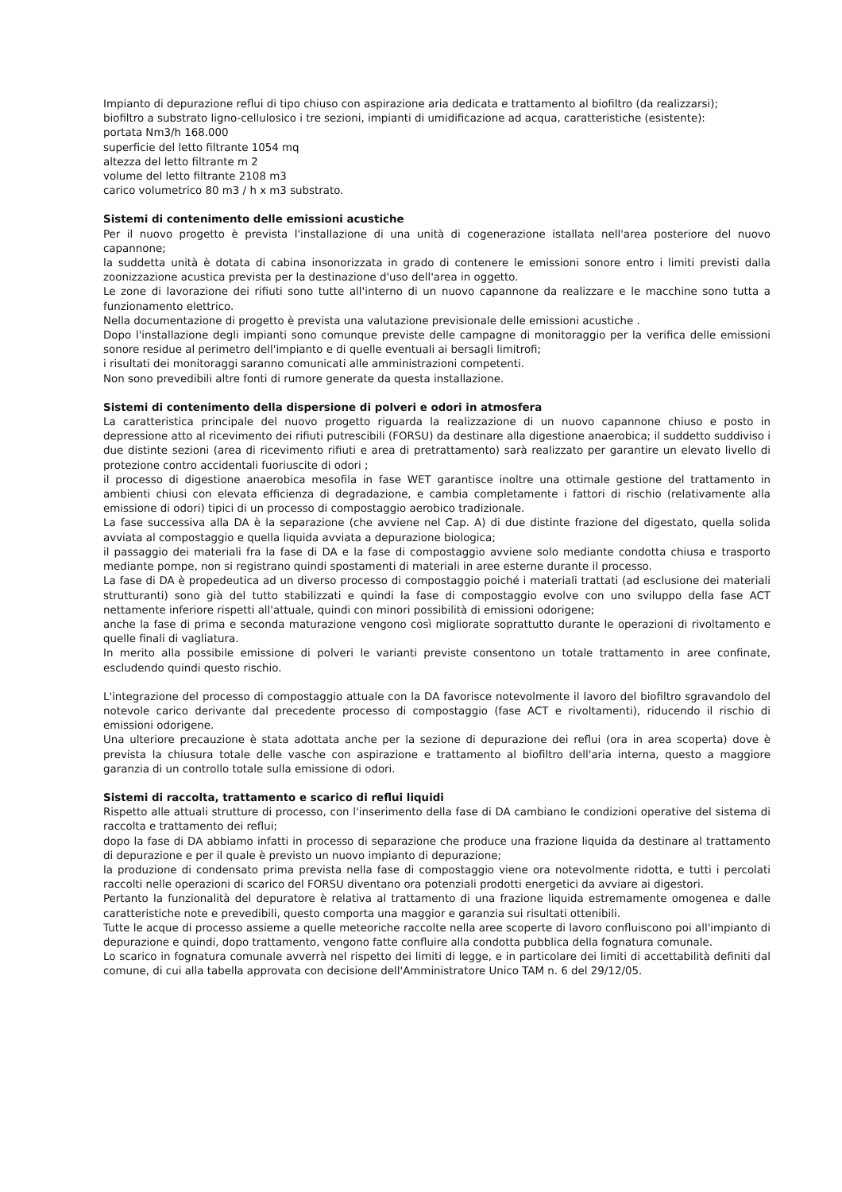Impianto di depurazione reflui di tipo chiuso con aspirazione aria dedicata e trattamento al biofiltro (da realizzarsi);
biofiltro a substrato ligno-cellulosico i tre sezioni, impianti di umidificazione ad acqua, caratteristiche (esistente):
portata Nm3/h 168.000
superficie del letto filtrante 1054 mq
altezza del letto filtrante m 2
volume del letto filtrante 2108 m3
carico volumetrico 80 m3 / h x m3 substrato.
Sistemi di contenimento delle emissioni acustiche
Per il nuovo progetto è prevista l'installazione di una unità di cogenerazione istallata nell'area posteriore del nuovo capannone;
la suddetta unità è dotata di cabina insonorizzata in grado di contenere le emissioni sonore entro i limiti previsti dalla zoonizzazione acustica prevista per la destinazione d'uso dell'area in oggetto.
Le zone di lavorazione dei rifiuti sono tutte all'interno di un nuovo capannone da realizzare e le macchine sono tutta a funzionamento elettrico.
Nella documentazione di progetto è prevista una valutazione previsionale delle emissioni acustiche .
Dopo l'installazione degli impianti sono comunque previste delle campagne di monitoraggio per la verifica delle emissioni sonore residue al perimetro dell'impianto e di quelle eventuali ai bersagli limitrofi;
i risultati dei monitoraggi saranno comunicati alle amministrazioni competenti.
Non sono prevedibili altre fonti di rumore generate da questa installazione.
Sistemi di contenimento della dispersione di polveri e odori in atmosfera
La caratteristica principale del nuovo progetto riguarda la realizzazione di un nuovo capannone chiuso e posto in depressione atto al ricevimento dei rifiuti putrescibili (FORSU) da destinare alla digestione anaerobica; il suddetto suddiviso i due distinte sezioni (area di ricevimento rifiuti e area di pretrattamento) sarà realizzato per garantire un elevato livello di protezione contro accidentali fuoriuscite di odori ;
il processo di digestione anaerobica mesofila in fase WET garantisce inoltre una ottimale gestione del trattamento in ambienti chiusi con elevata efficienza di degradazione, e cambia completamente i fattori di rischio (relativamente alla emissione di odori) tipici di un processo di compostaggio aerobico tradizionale.
La fase successiva alla DA è la separazione (che avviene nel Cap. A) di due distinte frazione del digestato, quella solida avviata al compostaggio e quella liquida avviata a depurazione biologica;
il passaggio dei materiali fra la fase di DA e la fase di compostaggio avviene solo mediante condotta chiusa e trasporto mediante pompe, non si registrano quindi spostamenti di materiali in aree esterne durante il processo.
La fase di DA è propedeutica ad un diverso processo di compostaggio poiché i materiali trattati (ad esclusione dei materiali strutturanti) sono già del tutto stabilizzati e quindi la fase di compostaggio evolve con uno sviluppo della fase ACT nettamente inferiore rispetti all'attuale, quindi con minori possibilità di emissioni odorigene;
anche la fase di prima e seconda maturazione vengono così migliorate soprattutto durante le operazioni di rivoltamento e quelle finali di vagliatura.
In merito alla possibile emissione di polveri le varianti previste consentono un totale trattamento in aree confinate, escludendo quindi questo rischio.
L'integrazione del processo di compostaggio attuale con la DA favorisce notevolmente il lavoro del biofiltro sgravandolo del notevole carico derivante dal precedente processo di compostaggio (fase ACT e rivoltamenti), riducendo il rischio di emissioni odorigene.
Una ulteriore precauzione è stata adottata anche per la sezione di depurazione dei reflui (ora in area scoperta) dove è prevista la chiusura totale delle vasche con aspirazione e trattamento al biofiltro dell'aria interna, questo a maggiore garanzia di un controllo totale sulla emissione di odori.
Sistemi di raccolta, trattamento e scarico di reflui liquidi
Rispetto alle attuali strutture di processo, con l'inserimento della fase di DA cambiano le condizioni operative del sistema di raccolta e trattamento dei reflui;
dopo la fase di DA abbiamo infatti in processo di separazione che produce una frazione liquida da destinare al trattamento di depurazione e per il quale è previsto un nuovo impianto di depurazione;
la produzione di condensato prima prevista nella fase di compostaggio viene ora notevolmente ridotta, e tutti i percolati raccolti nelle operazioni di scarico del FORSU diventano ora potenziali prodotti energetici da avviare ai digestori.
Pertanto la funzionalità del depuratore è relativa al trattamento di una frazione liquida estremamente omogenea e dalle caratteristiche note e prevedibili, questo comporta una maggior e garanzia sui risultati ottenibili.
Tutte le acque di processo assieme a quelle meteoriche raccolte nella aree scoperte di lavoro confluiscono poi all'impianto di depurazione e quindi, dopo trattamento, vengono fatte confluire alla condotta pubblica della fognatura comunale.
Lo scarico in fognatura comunale avverrà nel rispetto dei limiti di legge, e in particolare dei limiti di accettabilità definiti dal comune, di cui alla tabella approvata con decisione dell'Amministratore Unico TAM n. 6 del 29/12/05.